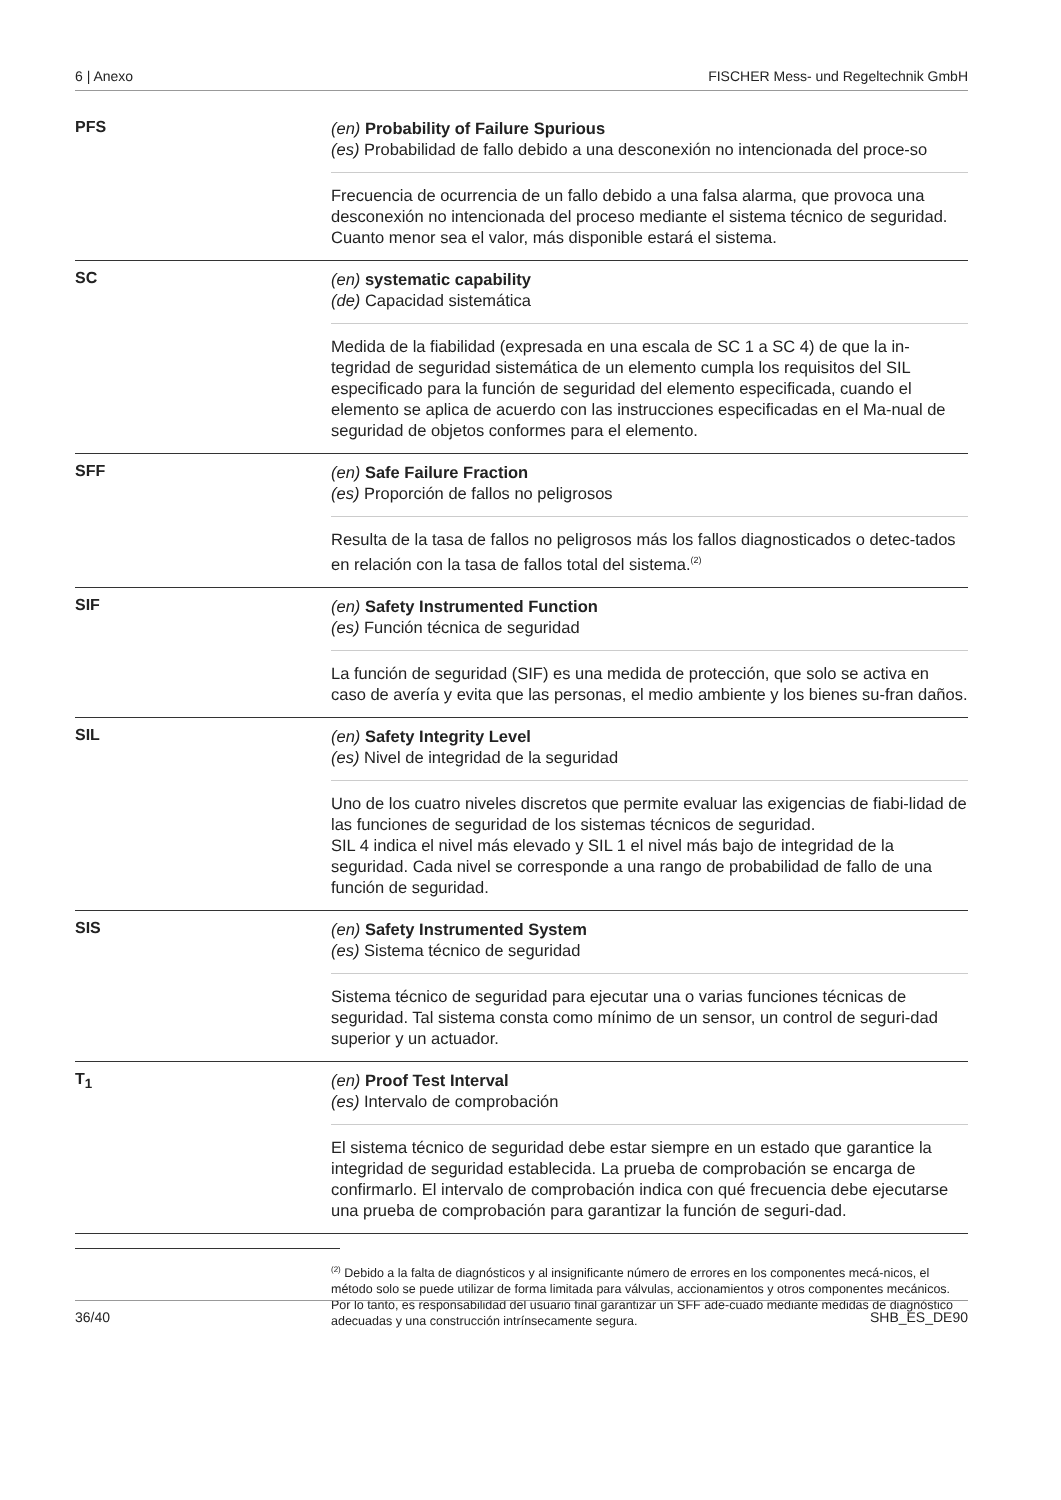6 | Anexo FISCHER Mess- und Regeltechnik GmbH
PFS
(en) Probability of Failure Spurious
(es) Probabilidad de fallo debido a una desconexión no intencionada del proce-so
Frecuencia de ocurrencia de un fallo debido a una falsa alarma, que provoca una desconexión no intencionada del proceso mediante el sistema técnico de seguridad. Cuanto menor sea el valor, más disponible estará el sistema.
SC
(en) systematic capability
(de) Capacidad sistemática
Medida de la fiabilidad (expresada en una escala de SC 1 a SC 4) de que la in-tegridad de seguridad sistemática de un elemento cumpla los requisitos del SIL especificado para la función de seguridad del elemento especificada, cuando el elemento se aplica de acuerdo con las instrucciones especificadas en el Ma-nual de seguridad de objetos conformes para el elemento.
SFF
(en) Safe Failure Fraction
(es) Proporción de fallos no peligrosos
Resulta de la tasa de fallos no peligrosos más los fallos diagnosticados o detec-tados en relación con la tasa de fallos total del sistema.<sup>(2)</sup>
SIF
(en) Safety Instrumented Function
(es) Función técnica de seguridad
La función de seguridad (SIF) es una medida de protección, que solo se activa en caso de avería y evita que las personas, el medio ambiente y los bienes su-fran daños.
SIL
(en) Safety Integrity Level
(es) Nivel de integridad de la seguridad
Uno de los cuatro niveles discretos que permite evaluar las exigencias de fiabi-lidad de las funciones de seguridad de los sistemas técnicos de seguridad.
SIL 4 indica el nivel más elevado y SIL 1 el nivel más bajo de integridad de la seguridad. Cada nivel se corresponde a una rango de probabilidad de fallo de una función de seguridad.
SIS
(en) Safety Instrumented System
(es) Sistema técnico de seguridad
Sistema técnico de seguridad para ejecutar una o varias funciones técnicas de seguridad. Tal sistema consta como mínimo de un sensor, un control de seguri-dad superior y un actuador.
T<sub>1</sub>
(en) Proof Test Interval
(es) Intervalo de comprobación
El sistema técnico de seguridad debe estar siempre en un estado que garantice la integridad de seguridad establecida. La prueba de comprobación se encarga de confirmarlo. El intervalo de comprobación indica con qué frecuencia debe ejecutarse una prueba de comprobación para garantizar la función de seguri-dad.
<sup>(2)</sup> Debido a la falta de diagnósticos y al insignificante número de errores en los componentes mecá-nicos, el método solo se puede utilizar de forma limitada para válvulas, accionamientos y otros componentes mecánicos. Por lo tanto, es responsabilidad del usuario final garantizar un SFF ade-cuado mediante medidas de diagnóstico adecuadas y una construcción intrínsecamente segura.
36/40 SHB_ES_DE90